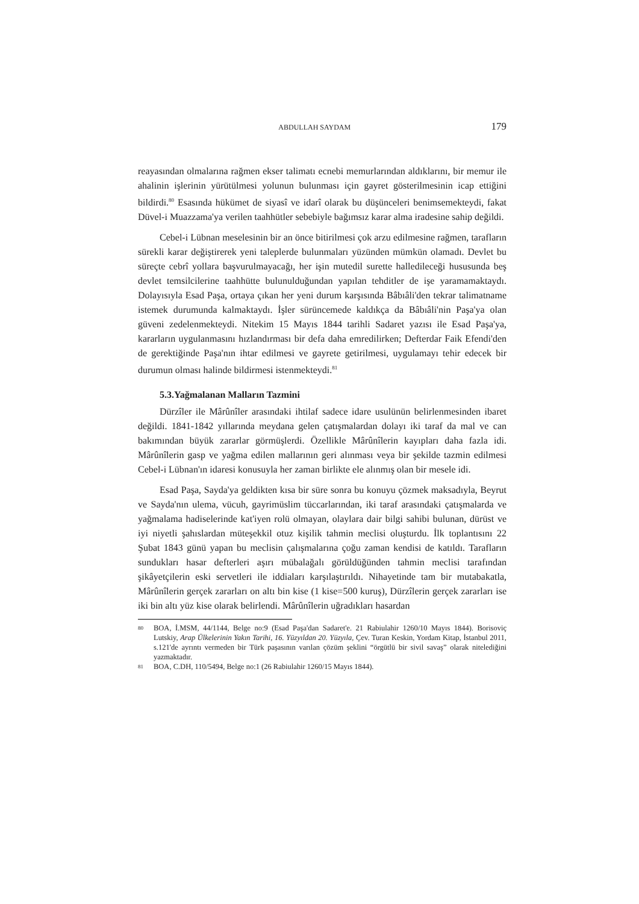ABDULLAH SAYDAM 179
reayasından olmalarına rağmen ekser talimatı ecnebi memurlarından aldıklarını, bir memur ile ahalinin işlerinin yürütülmesi yolunun bulunması için gayret gösterilmesinin icap ettiğini bildirdi.<sup>80</sup> Esasında hükümet de siyasî ve idarî olarak bu düşünceleri benimsemekteydi, fakat Düvel-i Muazzama'ya verilen taahhütler sebebiyle bağımsız karar alma iradesine sahip değildi.
Cebel-i Lübnan meselesinin bir an önce bitirilmesi çok arzu edilmesine rağmen, tarafların sürekli karar değiştirerek yeni taleplerde bulunmaları yüzünden mümkün olamadı. Devlet bu süreçte cebrî yollara başvurulmayacağı, her işin mutedil surette halledileceği hususunda beş devlet temsilcilerine taahhütte bulunulduğundan yapılan tehditler de işe yaramamaktaydı. Dolayısıyla Esad Paşa, ortaya çıkan her yeni durum karşısında Bâbıâli'den tekrar talimatname istemek durumunda kalmaktaydı. İşler sürüncemede kaldıkça da Bâbıâli'nin Paşa'ya olan güveni zedelenmekteydi. Nitekim 15 Mayıs 1844 tarihli Sadaret yazısı ile Esad Paşa'ya, kararların uygulanmasını hızlandırması bir defa daha emredilirken; Defterdar Faik Efendi'den de gerektiğinde Paşa'nın ihtar edilmesi ve gayrete getirilmesi, uygulamayı tehir edecek bir durumun olması halinde bildirmesi istenmekteydi.<sup>81</sup>
5.3.Yağmalanan Malların Tazmini
Dürzîler ile Mârûnîler arasındaki ihtilaf sadece idare usulünün belirlenmesinden ibaret değildi. 1841-1842 yıllarında meydana gelen çatışmalardan dolayı iki taraf da mal ve can bakımından büyük zararlar görmüşlerdi. Özellikle Mârûnîlerin kayıpları daha fazla idi. Mârûnîlerin gasp ve yağma edilen mallarının geri alınması veya bir şekilde tazmin edilmesi Cebel-i Lübnan'ın idaresi konusuyla her zaman birlikte ele alınmış olan bir mesele idi.
Esad Paşa, Sayda'ya geldikten kısa bir süre sonra bu konuyu çözmek maksadıyla, Beyrut ve Sayda'nın ulema, vücuh, gayrimüslim tüccarlarından, iki taraf arasındaki çatışmalarda ve yağmalama hadiselerinde kat'iyen rolü olmayan, olaylara dair bilgi sahibi bulunan, dürüst ve iyi niyetli şahıslardan müteşekkil otuz kişilik tahmin meclisi oluşturdu. İlk toplantısını 22 Şubat 1843 günü yapan bu meclisin çalışmalarına çoğu zaman kendisi de katıldı. Tarafların sundukları hasar defterleri aşırı mübalağalı görüldüğünden tahmin meclisi tarafından şikâyetçilerin eski servetleri ile iddiaları karşılaştırıldı. Nihayetinde tam bir mutabakatla, Mârûnîlerin gerçek zararları on altı bin kise (1 kise=500 kuruş), Dürzîlerin gerçek zararları ise iki bin altı yüz kise olarak belirlendi. Mârûnîlerin uğradıkları hasardan
80 BOA, İ.MSM, 44/1144, Belge no:9 (Esad Paşa'dan Sadaret'e. 21 Rabiulahir 1260/10 Mayıs 1844). Borisoviç Lutskiy, Arap Ülkelerinin Yakın Tarihi, 16. Yüzyıldan 20. Yüzyıla, Çev. Turan Keskin, Yordam Kitap, İstanbul 2011, s.121'de ayrıntı vermeden bir Türk paşasının varılan çözüm şeklini “örgütlü bir sivil savaş” olarak nitelediğini yazmaktadır.
81 BOA, C.DH, 110/5494, Belge no:1 (26 Rabiulahir 1260/15 Mayıs 1844).